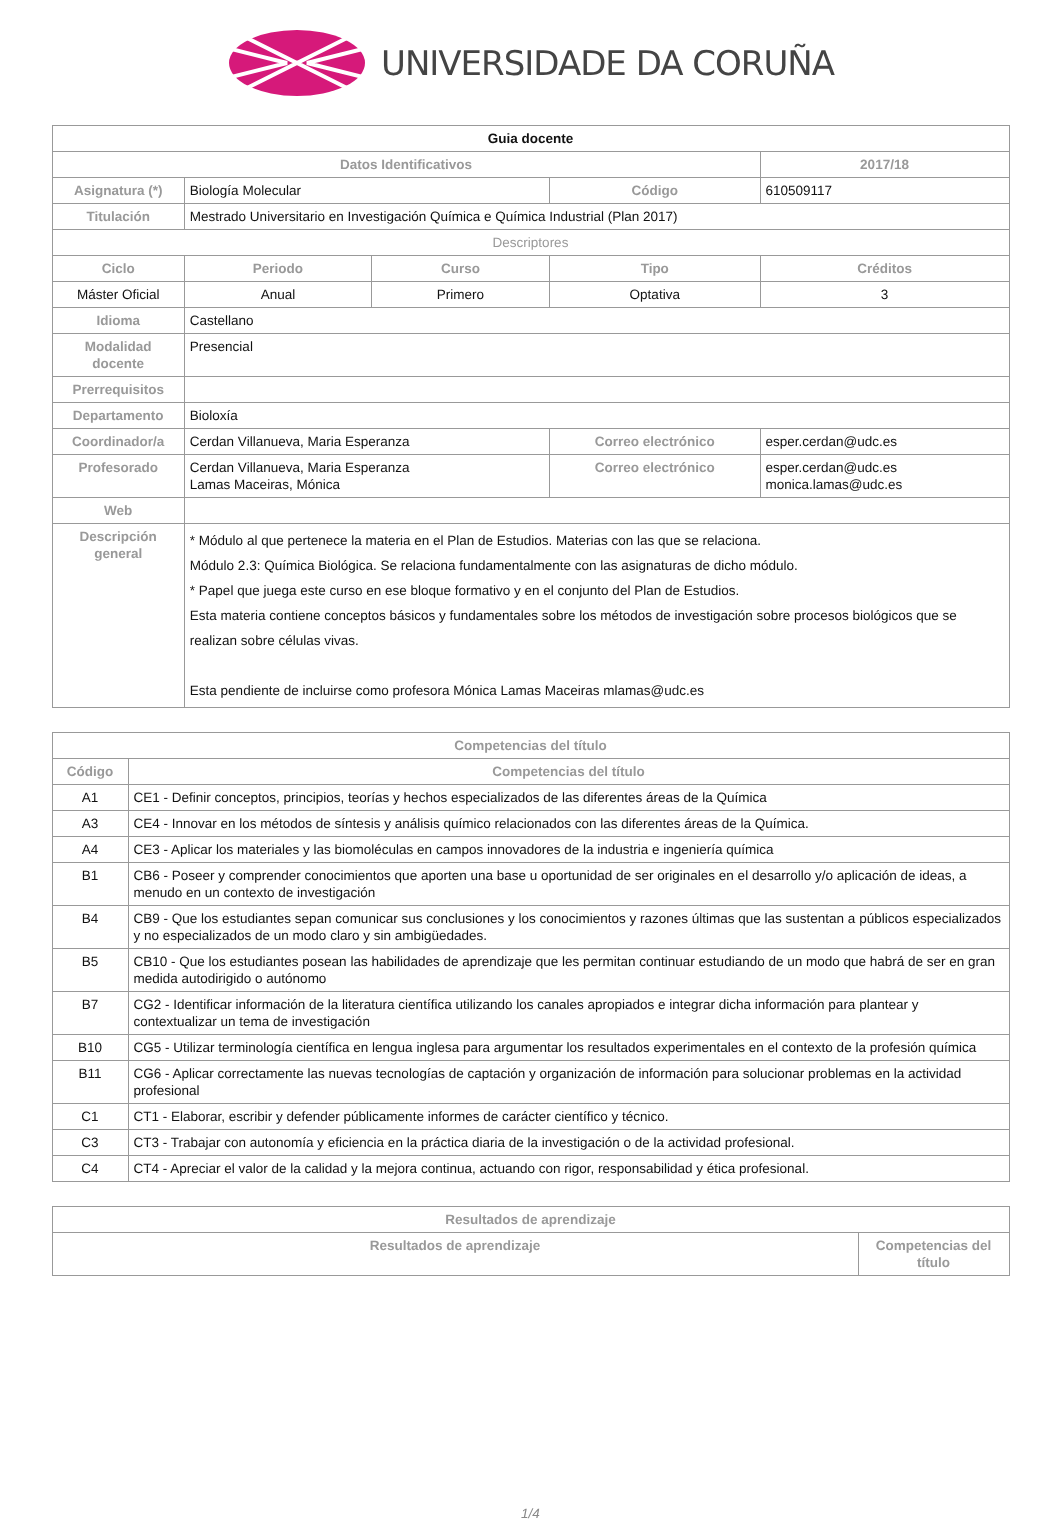UNIVERSIDADE DA CORUÑA
| Guia docente | | | | | |
| Datos Identificativos | | | | | 2017/18 |
| Asignatura (*) | Biología Molecular | | Código | | 610509117 |
| Titulación | Mestrado Universitario en Investigación Química e Química Industrial (Plan 2017) | | | | |
| Descriptores | | | | | |
| Ciclo | Periodo | Curso | Tipo | | Créditos |
| Máster Oficial | Anual | Primero | Optativa | | 3 |
| Idioma | Castellano | | | | |
| Modalidad docente | Presencial | | | | |
| Prerrequisitos | | | | | |
| Departamento | Bioloxía | | | | |
| Coordinador/a | Cerdan Villanueva, Maria Esperanza | | Correo electrónico | esper.cerdan@udc.es | |
| Profesorado | Cerdan Villanueva, Maria Esperanza Lamas Maceiras, Mónica | | Correo electrónico | esper.cerdan@udc.es monica.lamas@udc.es | |
| Web | | | | | |
| Descripción general | * Módulo al que pertenece la materia en el Plan de Estudios. Materias con las que se relaciona. Módulo 2.3: Química Biológica. Se relaciona fundamentalmente con las asignaturas de dicho módulo. * Papel que juega este curso en ese bloque formativo y en el conjunto del Plan de Estudios. Esta materia contiene conceptos básicos y fundamentales sobre los métodos de investigación sobre procesos biológicos que se realizan sobre células vivas. Esta pendiente de incluirse como profesora Mónica Lamas Maceiras mlamas@udc.es | | | | |
| Competencias del título | |
| --- | --- |
| Código | Competencias del título |
| A1 | CE1 - Definir conceptos, principios, teorías y hechos especializados de las diferentes áreas de la Química |
| A3 | CE4 - Innovar en los métodos de síntesis y análisis químico relacionados con las diferentes áreas de la Química. |
| A4 | CE3 - Aplicar los materiales y las biomoléculas en campos innovadores de la industria e ingeniería química |
| B1 | CB6 - Poseer y comprender conocimientos que aporten una base u oportunidad de ser originales en el desarrollo y/o aplicación de ideas, a menudo en un contexto de investigación |
| B4 | CB9 - Que los estudiantes sepan comunicar sus conclusiones y los conocimientos y razones últimas que las sustentan a públicos especializados y no especializados de un modo claro y sin ambigüedades. |
| B5 | CB10 - Que los estudiantes posean las habilidades de aprendizaje que les permitan continuar estudiando de un modo que habrá de ser en gran medida autodirigido o autónomo |
| B7 | CG2 - Identificar información de la literatura científica utilizando los canales apropiados e integrar dicha información para plantear y contextualizar un tema de investigación |
| B10 | CG5 - Utilizar terminología científica en lengua inglesa para argumentar los resultados experimentales en el contexto de la profesión química |
| B11 | CG6 - Aplicar correctamente las nuevas tecnologías de captación y organización de información para solucionar problemas en la actividad profesional |
| C1 | CT1 - Elaborar, escribir y defender públicamente informes de carácter científico y técnico. |
| C3 | CT3 - Trabajar con autonomía y eficiencia en la práctica diaria de la investigación o de la actividad profesional. |
| C4 | CT4 - Apreciar el valor de la calidad y la mejora continua, actuando con rigor, responsabilidad y ética profesional. |
| Resultados de aprendizaje | |
| --- | --- |
| Resultados de aprendizaje | Competencias del título |
1/4